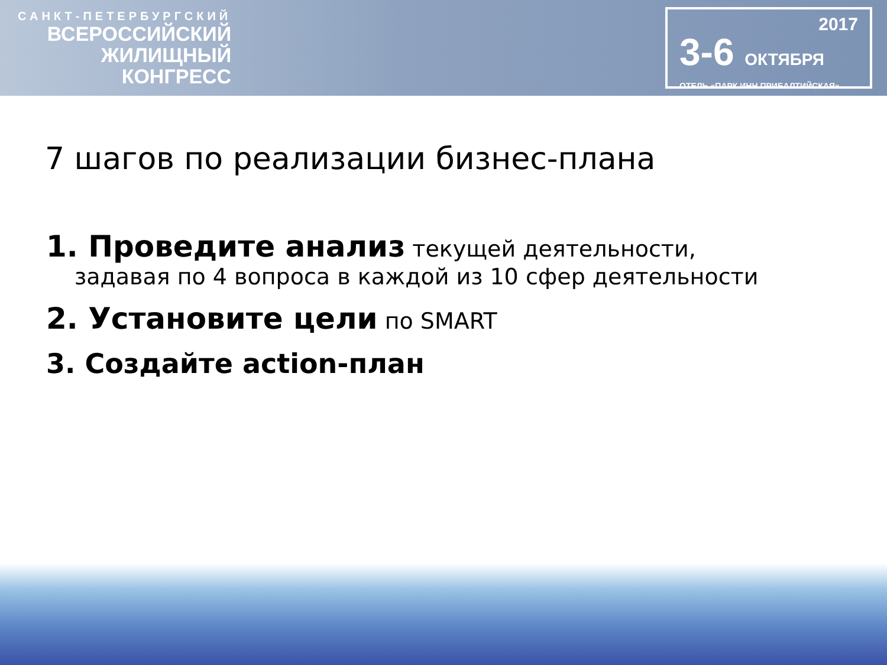САНКТ-ПЕТЕРБУРГСКИЙ
ВСЕРОССИЙСКИЙ
ЖИЛИЩНЫЙ
КОНГРЕСС
2017
3-6 ОКТЯБРЯ
ОТЕЛЬ «ПАРК ИНН ПРИБАЛТИЙСКАЯ»
7 шагов по реализации бизнес-плана
1. Проведите анализ текущей деятельности,
задавая по 4 вопроса в каждой из 10 сфер деятельности
2. Установите цели по SMART
3. Создайте action-план